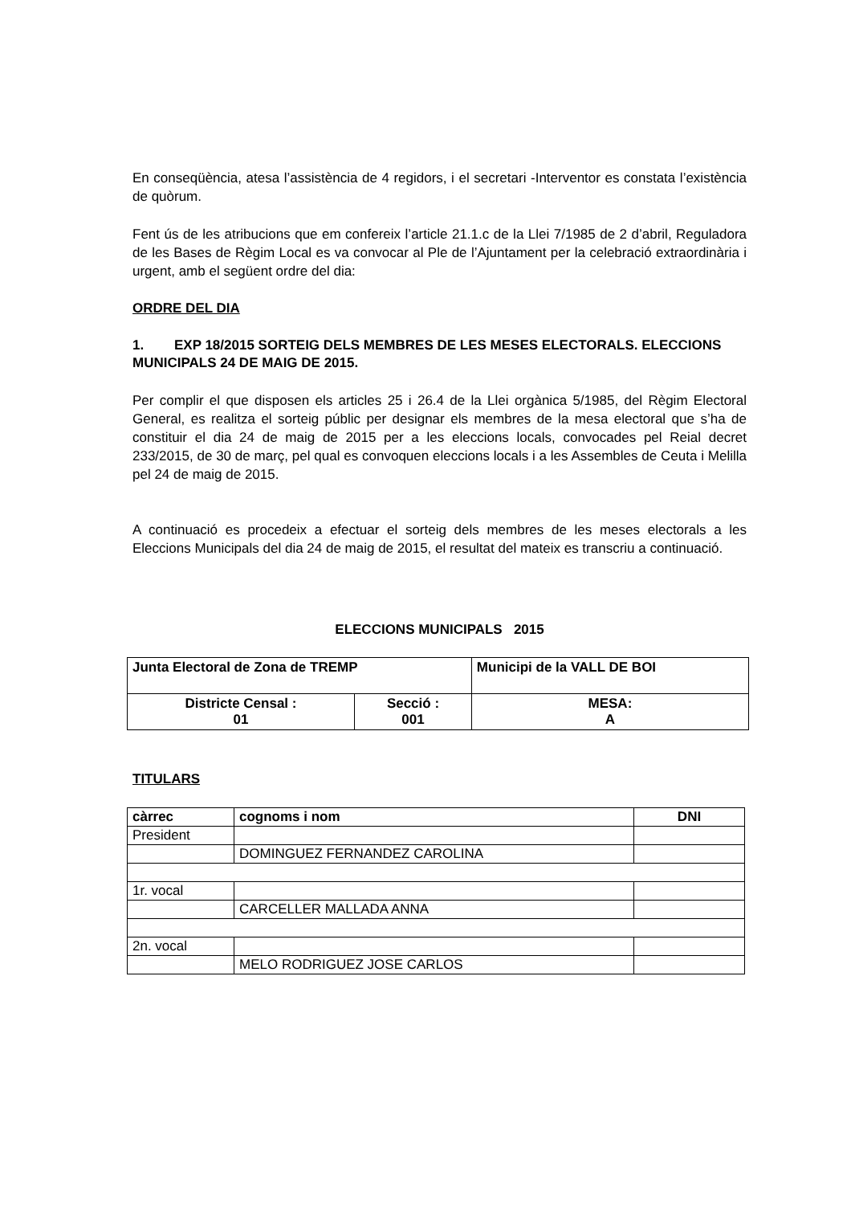En conseqüència, atesa l’assistència de 4 regidors, i el secretari -Interventor es constata l’existència de quòrum.
Fent ús de les atribucions que em confereix l’article 21.1.c de la Llei 7/1985 de 2 d’abril, Reguladora de les Bases de Règim Local es va convocar al Ple de l’Ajuntament per la celebració extraordinària i urgent, amb el següent ordre del dia:
ORDRE DEL DIA
1. EXP 18/2015 SORTEIG DELS MEMBRES DE LES MESES ELECTORALS. ELECCIONS MUNICIPALS 24 DE MAIG DE 2015.
Per complir el que disposen els articles 25 i 26.4 de la Llei orgànica 5/1985, del Règim Electoral General, es realitza el sorteig públic per designar els membres de la mesa electoral que s’ha de constituir el dia 24 de maig de 2015 per a les eleccions locals, convocades pel Reial decret 233/2015, de 30 de març, pel qual es convoquen eleccions locals i a les Assembles de Ceuta i Melilla pel 24 de maig de 2015.
A continuació es procedeix a efectuar el sorteig dels membres de les meses electorals a les Eleccions Municipals del dia 24 de maig de 2015, el resultat del mateix es transcriu a continuació.
ELECCIONS MUNICIPALS 2015
| Junta Electoral de Zona de TREMP | | Municipi de la VALL DE BOI |
| Districte Censal : 01 | Secció : 001 | MESA: A |
TITULARS
| càrrec | cognoms i nom | DNI |
| --- | --- | --- |
| President | | |
| | DOMINGUEZ FERNANDEZ CAROLINA | |
| 1r. vocal | | |
| | CARCELLER MALLADA ANNA | |
| 2n. vocal | | |
| | MELO RODRIGUEZ JOSE CARLOS | |